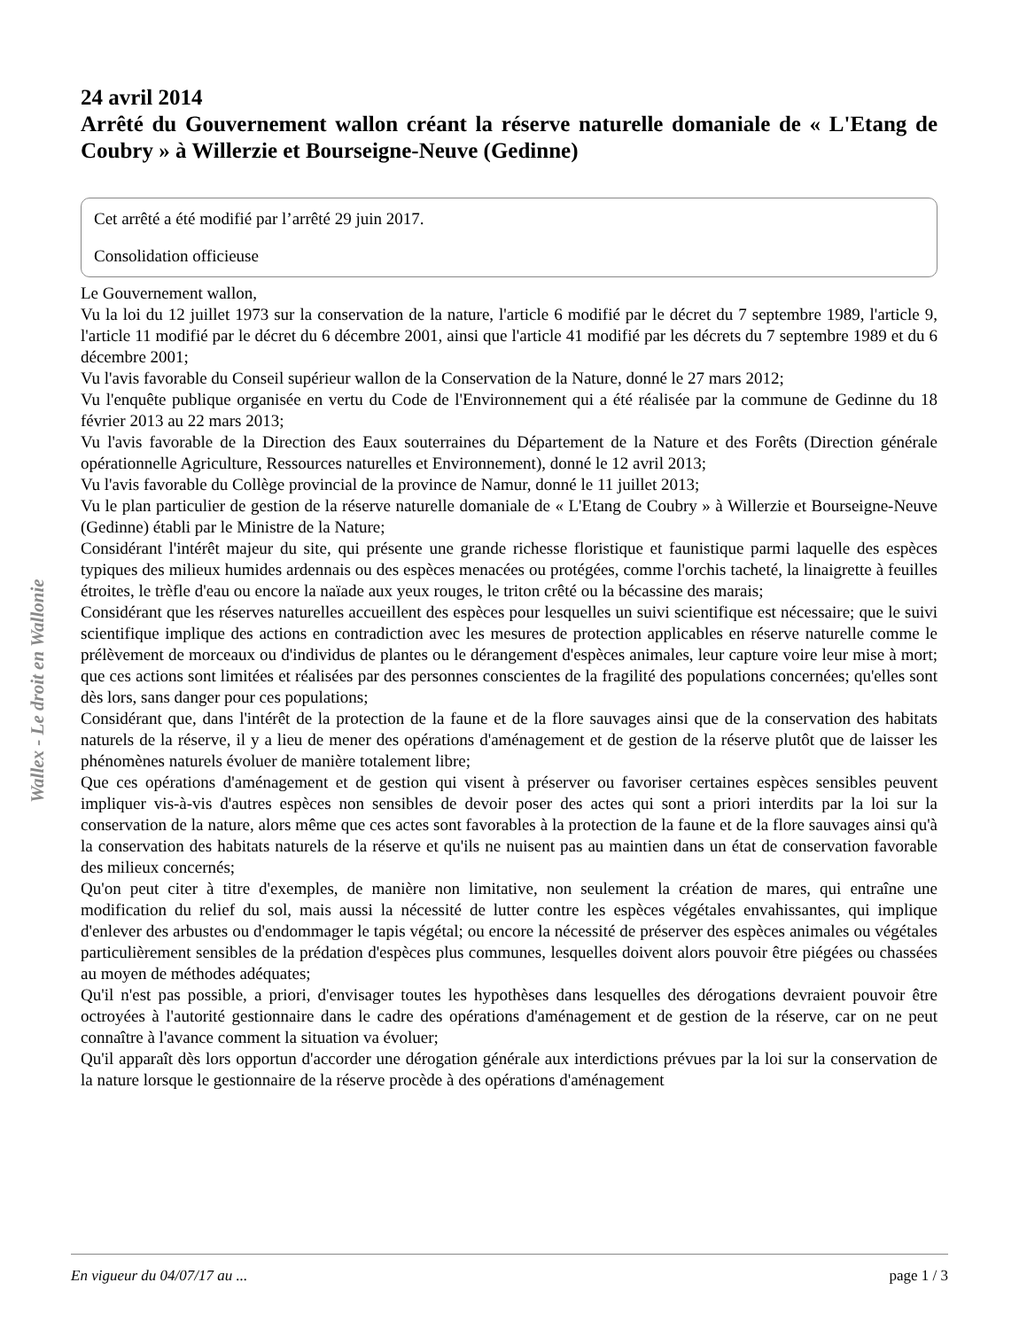Wallex - Le droit en Wallonie
24 avril 2014
Arrêté du Gouvernement wallon créant la réserve naturelle domaniale de « L'Etang de Coubry » à Willerzie et Bourseigne-Neuve (Gedinne)
Cet arrêté a été modifié par l’arrêté 29 juin 2017.
Consolidation officieuse
Le Gouvernement wallon,
Vu la loi du 12 juillet 1973 sur la conservation de la nature, l'article 6 modifié par le décret du 7 septembre 1989, l'article 9, l'article 11 modifié par le décret du 6 décembre 2001, ainsi que l'article 41 modifié par les décrets du 7 septembre 1989 et du 6 décembre 2001;
Vu l'avis favorable du Conseil supérieur wallon de la Conservation de la Nature, donné le 27 mars 2012;
Vu l'enquête publique organisée en vertu du Code de l'Environnement qui a été réalisée par la commune de Gedinne du 18 février 2013 au 22 mars 2013;
Vu l'avis favorable de la Direction des Eaux souterraines du Département de la Nature et des Forêts (Direction générale opérationnelle Agriculture, Ressources naturelles et Environnement), donné le 12 avril 2013;
Vu l'avis favorable du Collège provincial de la province de Namur, donné le 11 juillet 2013;
Vu le plan particulier de gestion de la réserve naturelle domaniale de « L'Etang de Coubry » à Willerzie et Bourseigne-Neuve (Gedinne) établi par le Ministre de la Nature;
Considérant l'intérêt majeur du site, qui présente une grande richesse floristique et faunistique parmi laquelle des espèces typiques des milieux humides ardennais ou des espèces menacées ou protégées, comme l'orchis tacheté, la linaigrette à feuilles étroites, le trèfle d'eau ou encore la naïade aux yeux rouges, le triton crêté ou la bécassine des marais;
Considérant que les réserves naturelles accueillent des espèces pour lesquelles un suivi scientifique est nécessaire; que le suivi scientifique implique des actions en contradiction avec les mesures de protection applicables en réserve naturelle comme le prélèvement de morceaux ou d'individus de plantes ou le dérangement d'espèces animales, leur capture voire leur mise à mort; que ces actions sont limitées et réalisées par des personnes conscientes de la fragilité des populations concernées; qu'elles sont dès lors, sans danger pour ces populations;
Considérant que, dans l'intérêt de la protection de la faune et de la flore sauvages ainsi que de la conservation des habitats naturels de la réserve, il y a lieu de mener des opérations d'aménagement et de gestion de la réserve plutôt que de laisser les phénomènes naturels évoluer de manière totalement libre;
Que ces opérations d'aménagement et de gestion qui visent à préserver ou favoriser certaines espèces sensibles peuvent impliquer vis-à-vis d'autres espèces non sensibles de devoir poser des actes qui sont a priori interdits par la loi sur la conservation de la nature, alors même que ces actes sont favorables à la protection de la faune et de la flore sauvages ainsi qu'à la conservation des habitats naturels de la réserve et qu'ils ne nuisent pas au maintien dans un état de conservation favorable des milieux concernés;
Qu'on peut citer à titre d'exemples, de manière non limitative, non seulement la création de mares, qui entraîne une modification du relief du sol, mais aussi la nécessité de lutter contre les espèces végétales envahissantes, qui implique d'enlever des arbustes ou d'endommager le tapis végétal; ou encore la nécessité de préserver des espèces animales ou végétales particulièrement sensibles de la prédation d'espèces plus communes, lesquelles doivent alors pouvoir être piégées ou chassées au moyen de méthodes adéquates;
Qu'il n'est pas possible, a priori, d'envisager toutes les hypothèses dans lesquelles des dérogations devraient pouvoir être octroyées à l'autorité gestionnaire dans le cadre des opérations d'aménagement et de gestion de la réserve, car on ne peut connaître à l'avance comment la situation va évoluer;
Qu'il apparaît dès lors opportun d'accorder une dérogation générale aux interdictions prévues par la loi sur la conservation de la nature lorsque le gestionnaire de la réserve procède à des opérations d'aménagement
En vigueur du 04/07/17 au ... page 1 / 3